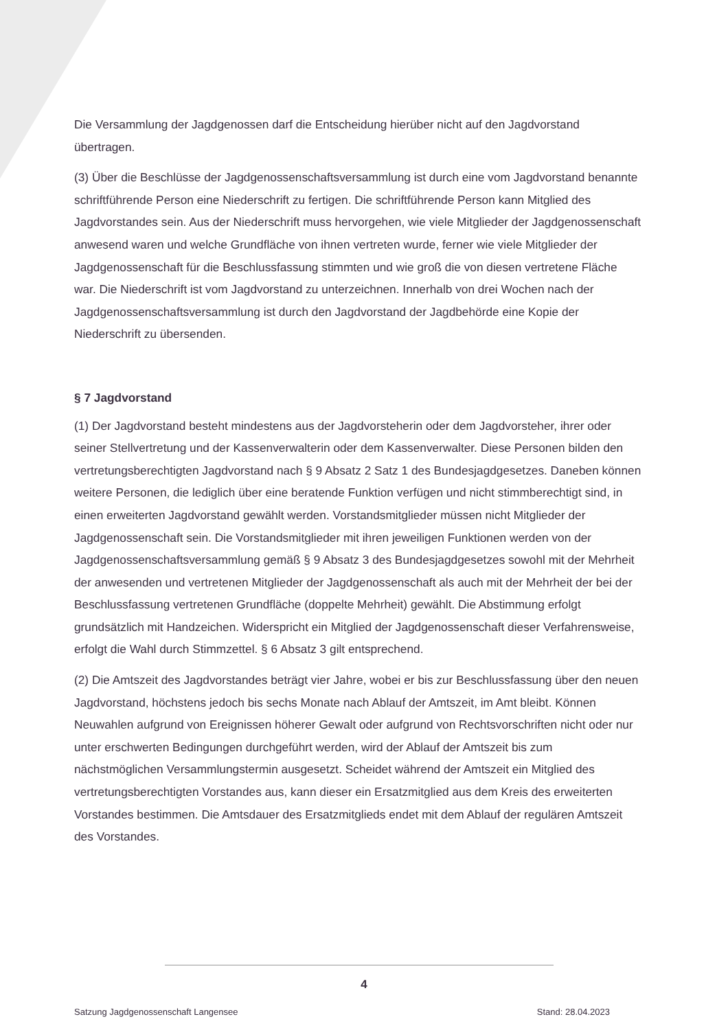Die Versammlung der Jagdgenossen darf die Entscheidung hierüber nicht auf den Jagdvorstand übertragen.
(3) Über die Beschlüsse der Jagdgenossenschaftsversammlung ist durch eine vom Jagdvorstand benannte schriftführende Person eine Niederschrift zu fertigen. Die schriftführende Person kann Mitglied des Jagdvorstandes sein. Aus der Niederschrift muss hervorgehen, wie viele Mitglieder der Jagdgenossenschaft anwesend waren und welche Grundfläche von ihnen vertreten wurde, ferner wie viele Mitglieder der Jagdgenossenschaft für die Beschlussfassung stimmten und wie groß die von diesen vertretene Fläche war. Die Niederschrift ist vom Jagdvorstand zu unterzeichnen. Innerhalb von drei Wochen nach der Jagdgenossenschaftsversammlung ist durch den Jagdvorstand der Jagdbehörde eine Kopie der Niederschrift zu übersenden.
§ 7 Jagdvorstand
(1) Der Jagdvorstand besteht mindestens aus der Jagdvorsteherin oder dem Jagdvorsteher, ihrer oder seiner Stellvertretung und der Kassenverwalterin oder dem Kassenverwalter. Diese Personen bilden den vertretungsberechtigten Jagdvorstand nach § 9 Absatz 2 Satz 1 des Bundesjagdgesetzes. Daneben können weitere Personen, die lediglich über eine beratende Funktion verfügen und nicht stimmberechtigt sind, in einen erweiterten Jagdvorstand gewählt werden. Vorstandsmitglieder müssen nicht Mitglieder der Jagdgenossenschaft sein. Die Vorstandsmitglieder mit ihren jeweiligen Funktionen werden von der Jagdgenossenschaftsversammlung gemäß § 9 Absatz 3 des Bundesjagdgesetzes sowohl mit der Mehrheit der anwesenden und vertretenen Mitglieder der Jagdgenossenschaft als auch mit der Mehrheit der bei der Beschlussfassung vertretenen Grundfläche (doppelte Mehrheit) gewählt. Die Abstimmung erfolgt grundsätzlich mit Handzeichen. Widerspricht ein Mitglied der Jagdgenossenschaft dieser Verfahrensweise, erfolgt die Wahl durch Stimmzettel. § 6 Absatz 3 gilt entsprechend.
(2) Die Amtszeit des Jagdvorstandes beträgt vier Jahre, wobei er bis zur Beschlussfassung über den neuen Jagdvorstand, höchstens jedoch bis sechs Monate nach Ablauf der Amtszeit, im Amt bleibt. Können Neuwahlen aufgrund von Ereignissen höherer Gewalt oder aufgrund von Rechtsvorschriften nicht oder nur unter erschwerten Bedingungen durchgeführt werden, wird der Ablauf der Amtszeit bis zum nächstmöglichen Versammlungstermin ausgesetzt. Scheidet während der Amtszeit ein Mitglied des vertretungsberechtigten Vorstandes aus, kann dieser ein Ersatzmitglied aus dem Kreis des erweiterten Vorstandes bestimmen. Die Amtsdauer des Ersatzmitglieds endet mit dem Ablauf der regulären Amtszeit des Vorstandes.
4
Satzung Jagdgenossenschaft Langensee Stand: 28.04.2023